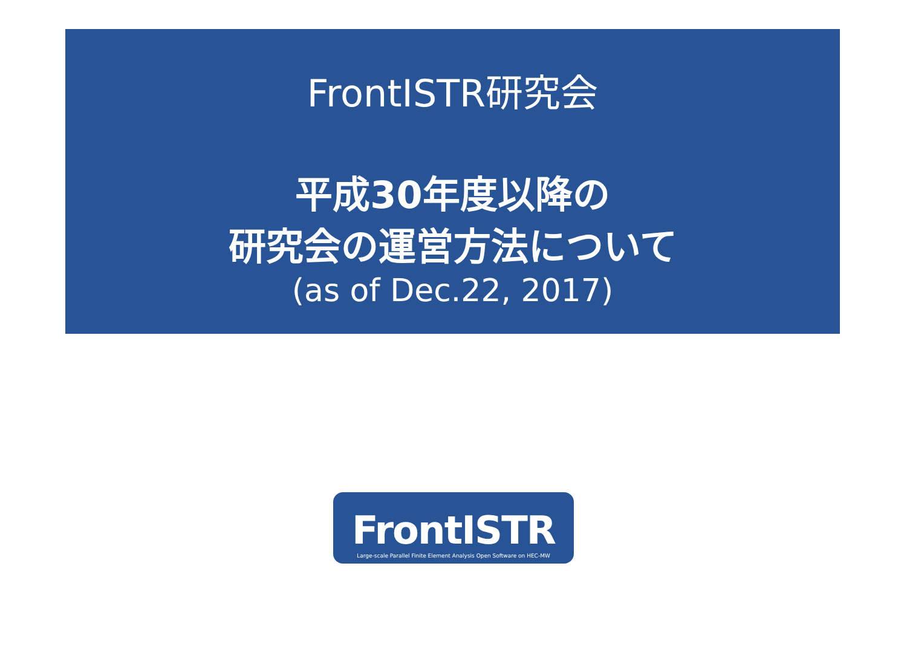FrontISTR研究会
平成30年度以降の
研究会の運営方法について
(as of Dec.22, 2017)
FrontISTR
Large-scale Parallel Finite Element Analysis Open Software on HEC-MW